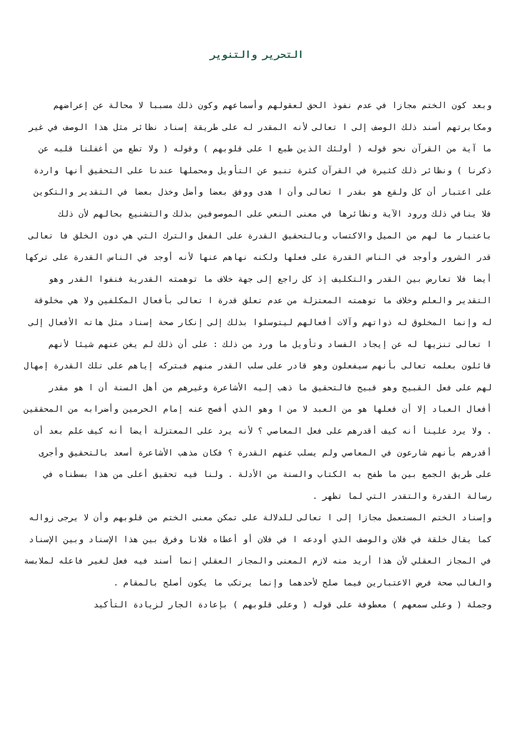التحرير والتنوير
وبعد كون الختم مجازا في عدم نفوذ الحق لعقولهم وأسماعهم وكون ذلك مسببا لا محالة عن إعراضهم ومكابرتهم أسند ذلك الوصف إلى ا تعالى لأنه المقدر له على طريقة إسناد نظائر مثل هذا الوصف في غير ما آية من القرآن نحو قوله ( أولئك الذين طبع ا على قلوبهم ) وقوله ( ولا تطع من أغفلنا قلبه عن ذكرنا ) ونظائر ذلك كثيرة في القرآن كثرة تنبو عن التأويل ومحملها عندنا على التحقيق أنها واردة على اعتبار أن كل ولقع هو بقدر ا تعالى وأن ا هدى ووفق بعضا وأضل وخذل بعضا في التقدير والتكوين فلا ينافي ذلك ورود الآية ونظائرها في معنى النعي على الموصوفين بذلك والتشنيع بحالهم لأن ذلك باعتبار ما لهم من الميل والاكتساب وبالتحقيق القدرة على الفعل والترك التي هي دون الخلق فا تعالى قدر الشرور وأوجد في الناس القدرة على فعلها ولكنه نهاهم عنها لأنه أوجد في الناس القدرة على تركها أيضا فلا تعارض بين القدر والتكليف إذ كل راجع إلى جهة خلاف ما توهمته القدرية فنفوا القدر وهو التقدير والعلم وخلاف ما توهمته المعتزلة من عدم تعلق قدرة ا تعالى بأفعال المكلفين ولا هي مخلوقة له وإنما المخلوق له ذواتهم وآلات أفعالهم ليتوسلوا بذلك إلى إنكار صحة إسناد مثل هاته الأفعال إلى ا تعالى تنزيها له عن إيجاد الفساد وتأويل ما ورد من ذلك : على أن ذلك لم يغن عنهم شيئا لأنهم قائلون بعلمه تعالى بأنهم سيفعلون وهو قادر على سلب القدر منهم فبتركه إياهم على تلك القدرة إمهال لهم على فعل القبيح وهو قبيح فالتحقيق ما ذهب إليه الأشاعرة وغيرهم من أهل السنة أن ا هو مقدر أفعال العباد إلا أن فعلها هو من العبد لا من ا وهو الذي أفصح عنه إمام الحرمين وأضرابه من المحققين . ولا يرد علينا أنه كيف أقدرهم على فعل المعاصي ؟ لأنه يرد على المعتزلة أيضا أنه كيف علم بعد أن أقدرهم بأنهم شارعون في المعاصي ولم يسلب عنهم القدرة ؟ فكان مذهب الأشاعرة أسعد بالتحقيق وأجرى على طريق الجمع بين ما طفح به الكتاب والسنة من الأدلة . ولنا فيه تحقيق أعلى من هذا بسطناه في رسالة القدرة والتقدر التي لما تظهر .
وإسناد الختم المستعمل مجازا إلى ا تعالى للدلالة على تمكن معنى الختم من قلوبهم وأن لا يرجى زواله كما يقال خلقة في فلان والوصف الذي أودعه ا في فلان أو أعطاه فلانا وفرق بين هذا الإسناد وبين الإسناد في المجاز العقلي لأن هذا أريد منه لازم المعنى والمجاز العقلي إنما أسند فيه فعل لغير فاعله لملابسة والغالب صحة فرض الاعتبارين فيما صلح لأحدهما وإنما يرتكب ما يكون أصلح بالمقام .
وجملة ( وعلى سمعهم ) معطوفة على قوله ( وعلى قلوبهم ) بإعادة الجار لزيادة التأكيد